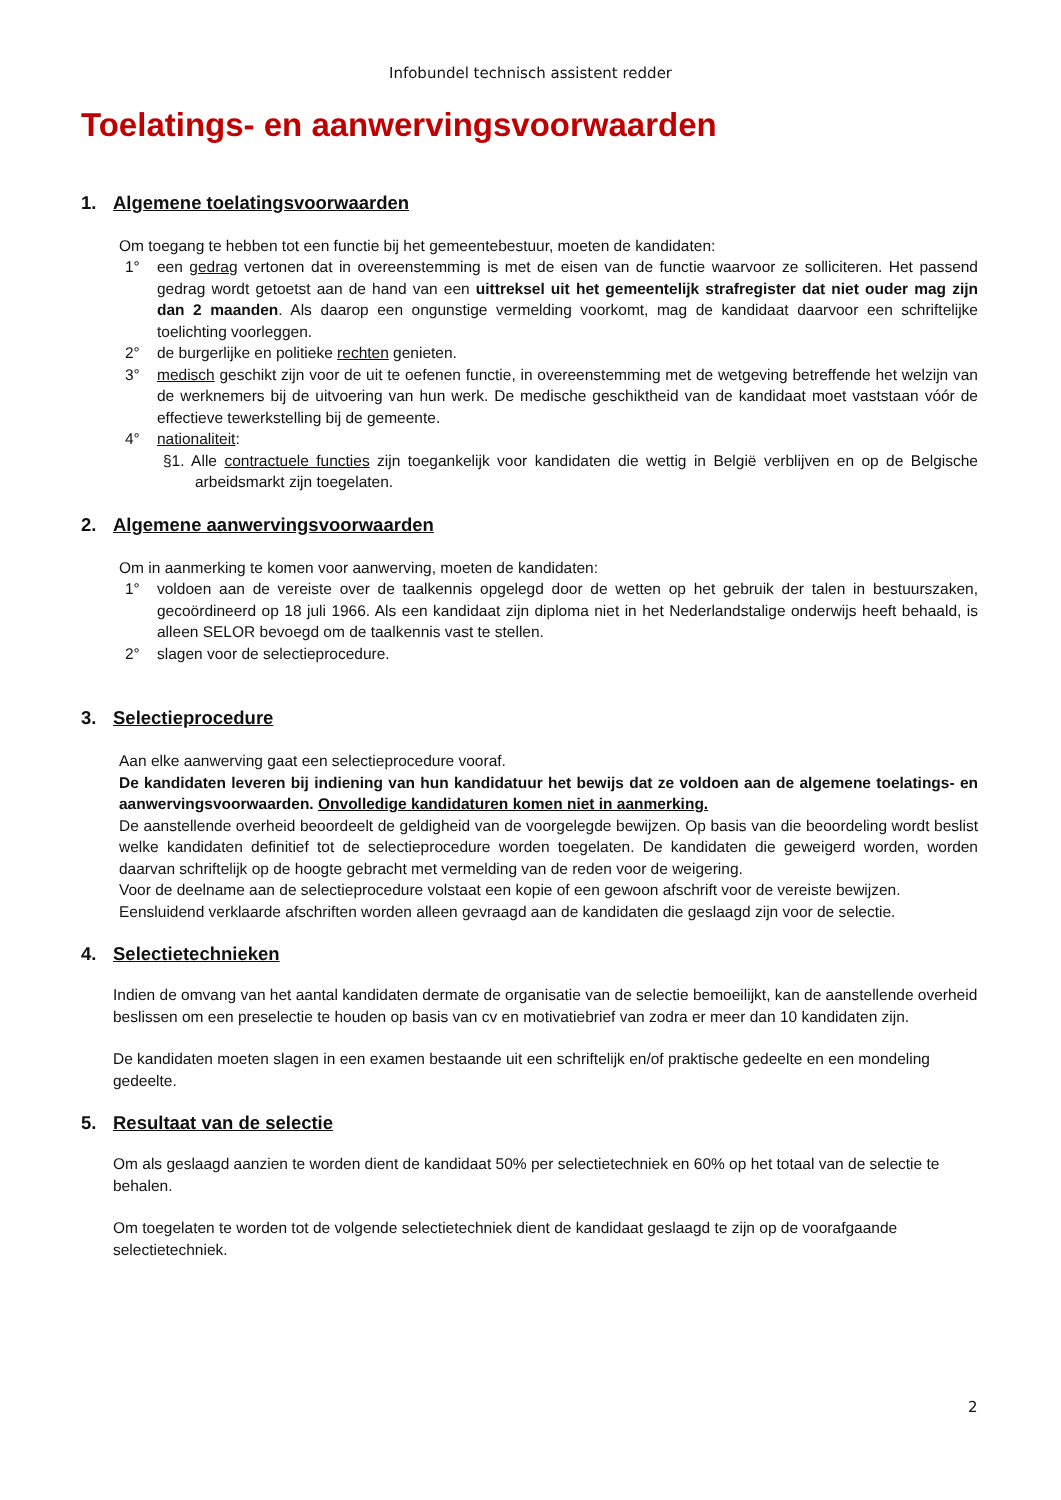Infobundel technisch assistent redder
Toelatings- en aanwervingsvoorwaarden
1. Algemene toelatingsvoorwaarden
Om toegang te hebben tot een functie bij het gemeentebestuur, moeten de kandidaten:
1° een gedrag vertonen dat in overeenstemming is met de eisen van de functie waarvoor ze solliciteren. Het passend gedrag wordt getoetst aan de hand van een uittreksel uit het gemeentelijk strafregister dat niet ouder mag zijn dan 2 maanden. Als daarop een ongunstige vermelding voorkomt, mag de kandidaat daarvoor een schriftelijke toelichting voorleggen.
2° de burgerlijke en politieke rechten genieten.
3° medisch geschikt zijn voor de uit te oefenen functie, in overeenstemming met de wetgeving betreffende het welzijn van de werknemers bij de uitvoering van hun werk. De medische geschiktheid van de kandidaat moet vaststaan vóór de effectieve tewerkstelling bij de gemeente.
4° nationaliteit:
§1. Alle contractuele functies zijn toegankelijk voor kandidaten die wettig in België verblijven en op de Belgische arbeidsmarkt zijn toegelaten.
2. Algemene aanwervingsvoorwaarden
Om in aanmerking te komen voor aanwerving, moeten de kandidaten:
1° voldoen aan de vereiste over de taalkennis opgelegd door de wetten op het gebruik der talen in bestuurszaken, gecoördineerd op 18 juli 1966. Als een kandidaat zijn diploma niet in het Nederlandstalige onderwijs heeft behaald, is alleen SELOR bevoegd om de taalkennis vast te stellen.
2° slagen voor de selectieprocedure.
3. Selectieprocedure
Aan elke aanwerving gaat een selectieprocedure vooraf.
De kandidaten leveren bij indiening van hun kandidatuur het bewijs dat ze voldoen aan de algemene toelatings- en aanwervingsvoorwaarden. Onvolledige kandidaturen komen niet in aanmerking.
De aanstellende overheid beoordeelt de geldigheid van de voorgelegde bewijzen. Op basis van die beoordeling wordt beslist welke kandidaten definitief tot de selectieprocedure worden toegelaten. De kandidaten die geweigerd worden, worden daarvan schriftelijk op de hoogte gebracht met vermelding van de reden voor de weigering.
Voor de deelname aan de selectieprocedure volstaat een kopie of een gewoon afschrift voor de vereiste bewijzen.
Eensluidend verklaarde afschriften worden alleen gevraagd aan de kandidaten die geslaagd zijn voor de selectie.
4. Selectietechnieken
Indien de omvang van het aantal kandidaten dermate de organisatie van de selectie bemoeilijkt, kan de aanstellende overheid beslissen om een preselectie te houden op basis van cv en motivatiebrief van zodra er meer dan 10 kandidaten zijn.
De kandidaten moeten slagen in een examen bestaande uit een schriftelijk en/of praktische gedeelte en een mondeling gedeelte.
5. Resultaat van de selectie
Om als geslaagd aanzien te worden dient de kandidaat 50% per selectietechniek en 60% op het totaal van de selectie te behalen.
Om toegelaten te worden tot de volgende selectietechniek dient de kandidaat geslaagd te zijn op de voorafgaande selectietechniek.
2